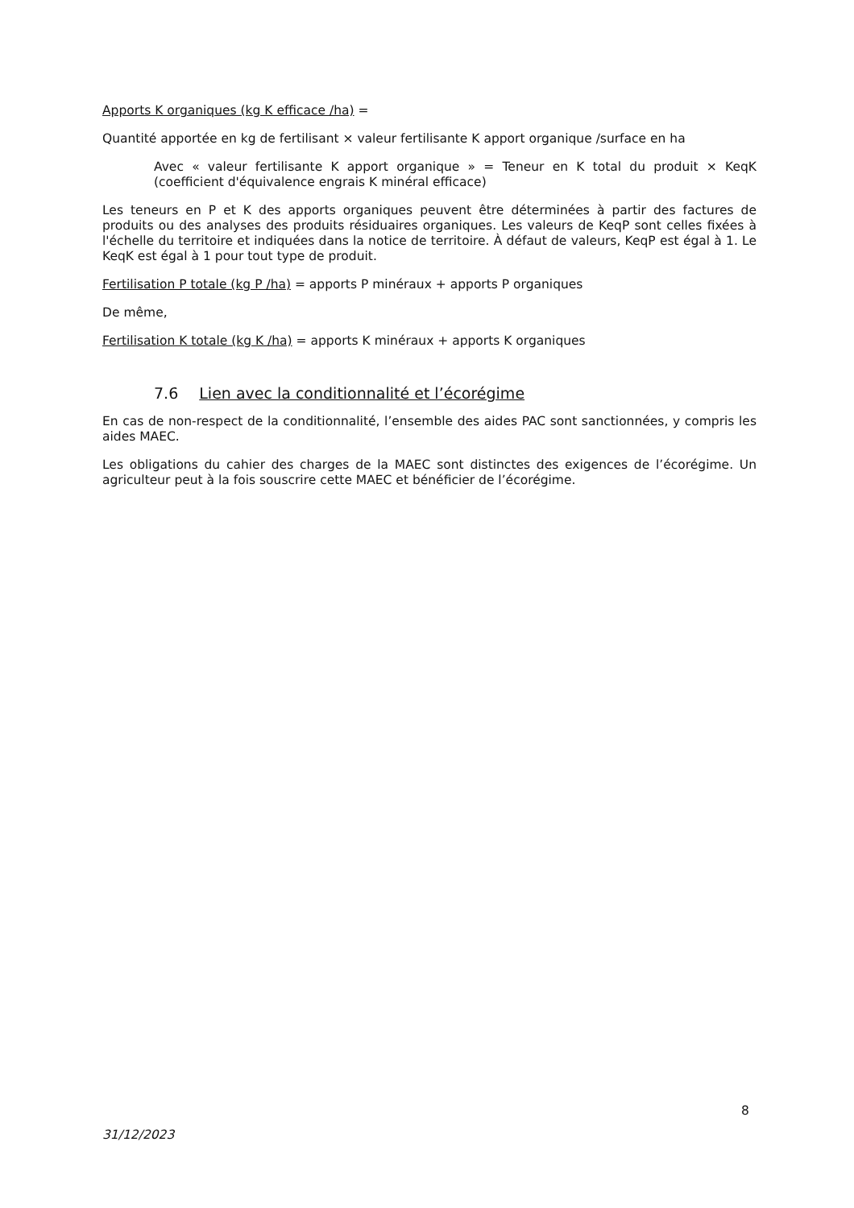Apports K organiques (kg K efficace /ha) =
Quantité apportée en kg de fertilisant × valeur fertilisante K apport organique /surface en ha
Avec « valeur fertilisante K apport organique » = Teneur en K total du produit × KeqK (coefficient d'équivalence engrais K minéral efficace)
Les teneurs en P et K des apports organiques peuvent être déterminées à partir des factures de produits ou des analyses des produits résiduaires organiques. Les valeurs de KeqP sont celles fixées à l'échelle du territoire et indiquées dans la notice de territoire. À défaut de valeurs, KeqP est égal à 1. Le KeqK est égal à 1 pour tout type de produit.
Fertilisation P totale (kg P /ha) = apports P minéraux + apports P organiques
De même,
Fertilisation K totale (kg K /ha) = apports K minéraux + apports K organiques
7.6 Lien avec la conditionnalité et l’écorégime
En cas de non-respect de la conditionnalité, l’ensemble des aides PAC sont sanctionnées, y compris les aides MAEC.
Les obligations du cahier des charges de la MAEC sont distinctes des exigences de l’écorégime. Un agriculteur peut à la fois souscrire cette MAEC et bénéficier de l’écorégime.
8
31/12/2023